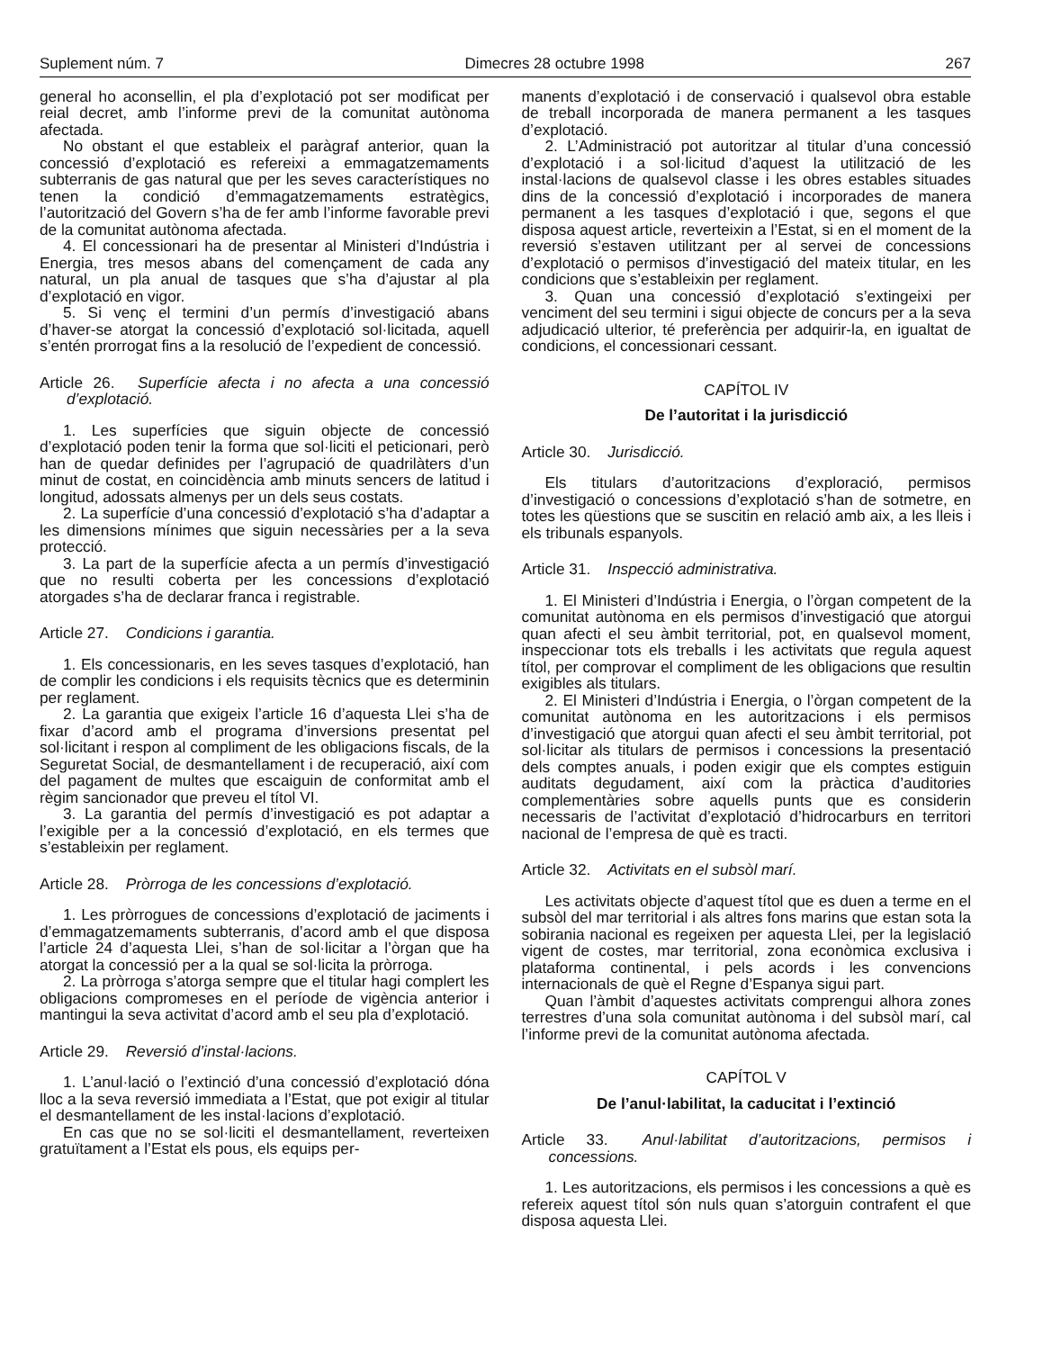Suplement núm. 7 Dimecres 28 octubre 1998 267
general ho aconsellin, el pla d’explotació pot ser modificat per reial decret, amb l’informe previ de la comunitat autònoma afectada.
No obstant el que estableix el paràgraf anterior, quan la concessió d’explotació es refereixi a emmagatzemaments subterranis de gas natural que per les seves característiques no tenen la condició d’emmagatzemaments estratègics, l’autorització del Govern s’ha de fer amb l’informe favorable previ de la comunitat autònoma afectada.
4. El concessionari ha de presentar al Ministeri d’Indústria i Energia, tres mesos abans del començament de cada any natural, un pla anual de tasques que s’ha d’ajustar al pla d’explotació en vigor.
5. Si venç el termini d’un permís d’investigació abans d’haver-se atorgat la concessió d’explotació sol·licitada, aquell s’entén prorrogat fins a la resolució de l’expedient de concessió.
Article 26. Superfície afecta i no afecta a una concessió d’explotació.
1. Les superfícies que siguin objecte de concessió d’explotació poden tenir la forma que sol·liciti el peticionari, però han de quedar definides per l’agrupació de quadrilàters d’un minut de costat, en coincidència amb minuts sencers de latitud i longitud, adossats almenys per un dels seus costats.
2. La superfície d’una concessió d’explotació s’ha d’adaptar a les dimensions mínimes que siguin necessàries per a la seva protecció.
3. La part de la superfície afecta a un permís d’investigació que no resulti coberta per les concessions d’explotació atorgades s’ha de declarar franca i registrable.
Article 27. Condicions i garantia.
1. Els concessionaris, en les seves tasques d’explotació, han de complir les condicions i els requisits tècnics que es determinin per reglament.
2. La garantia que exigeix l’article 16 d’aquesta Llei s’ha de fixar d’acord amb el programa d’inversions presentat pel sol·licitant i respon al compliment de les obligacions fiscals, de la Seguretat Social, de desmantellament i de recuperació, així com del pagament de multes que escaiguin de conformitat amb el règim sancionador que preveu el títol VI.
3. La garantia del permís d’investigació es pot adaptar a l’exigible per a la concessió d’explotació, en els termes que s’estableixin per reglament.
Article 28. Pròrroga de les concessions d’explotació.
1. Les pròrrogues de concessions d’explotació de jaciments i d’emmagatzemaments subterranis, d’acord amb el que disposa l’article 24 d’aquesta Llei, s’han de sol·licitar a l’òrgan que ha atorgat la concessió per a la qual se sol·licita la pròrroga.
2. La pròrroga s’atorga sempre que el titular hagi complert les obligacions compromeses en el període de vigència anterior i mantingui la seva activitat d’acord amb el seu pla d’explotació.
Article 29. Reversió d’instal·lacions.
1. L’anul·lació o l’extinció d’una concessió d’explotació dóna lloc a la seva reversió immediata a l’Estat, que pot exigir al titular el desmantellament de les instal·lacions d’explotació.
En cas que no se sol·liciti el desmantellament, reverteixen gratuïtament a l’Estat els pous, els equips per-
manents d’explotació i de conservació i qualsevol obra estable de treball incorporada de manera permanent a les tasques d’explotació.
2. L’Administració pot autoritzar al titular d’una concessió d’explotació i a sol·licitud d’aquest la utilització de les instal·lacions de qualsevol classe i les obres estables situades dins de la concessió d’explotació i incorporades de manera permanent a les tasques d’explotació i que, segons el que disposa aquest article, reverteixin a l’Estat, si en el moment de la reversió s’estaven utilitzant per al servei de concessions d’explotació o permisos d’investigació del mateix titular, en les condicions que s’estableixin per reglament.
3. Quan una concessió d’explotació s’extingeixi per venciment del seu termini i sigui objecte de concurs per a la seva adjudicació ulterior, té preferència per adquirir-la, en igualtat de condicions, el concessionari cessant.
CAPÍTOL IV
De l’autoritat i la jurisdicció
Article 30. Jurisdicció.
Els titulars d’autoritzacions d’exploració, permisos d’investigació o concessions d’explotació s’han de sotmetre, en totes les qüestions que se suscitin en relació amb aix, a les lleis i els tribunals espanyols.
Article 31. Inspecció administrativa.
1. El Ministeri d’Indústria i Energia, o l’òrgan competent de la comunitat autònoma en els permisos d’investigació que atorgui quan afecti el seu àmbit territorial, pot, en qualsevol moment, inspeccionar tots els treballs i les activitats que regula aquest títol, per comprovar el compliment de les obligacions que resultin exigibles als titulars.
2. El Ministeri d’Indústria i Energia, o l’òrgan competent de la comunitat autònoma en les autoritzacions i els permisos d’investigació que atorgui quan afecti el seu àmbit territorial, pot sol·licitar als titulars de permisos i concessions la presentació dels comptes anuals, i poden exigir que els comptes estiguin auditats degudament, així com la pràctica d’auditories complementàries sobre aquells punts que es considerin necessaris de l’activitat d’explotació d’hidrocarburs en territori nacional de l’empresa de què es tracti.
Article 32. Activitats en el subsòl marí.
Les activitats objecte d’aquest títol que es duen a terme en el subsòl del mar territorial i als altres fons marins que estan sota la sobirania nacional es regeixen per aquesta Llei, per la legislació vigent de costes, mar territorial, zona econòmica exclusiva i plataforma continental, i pels acords i les convencions internacionals de què el Regne d’Espanya sigui part.
Quan l’àmbit d’aquestes activitats comprengui alhora zones terrestres d’una sola comunitat autònoma i del subsòl marí, cal l’informe previ de la comunitat autònoma afectada.
CAPÍTOL V
De l’anul·labilitat, la caducitat i l’extinció
Article 33. Anul·labilitat d’autoritzacions, permisos i concessions.
1. Les autoritzacions, els permisos i les concessions a què es refereix aquest títol són nuls quan s’atorguin contrafent el que disposa aquesta Llei.